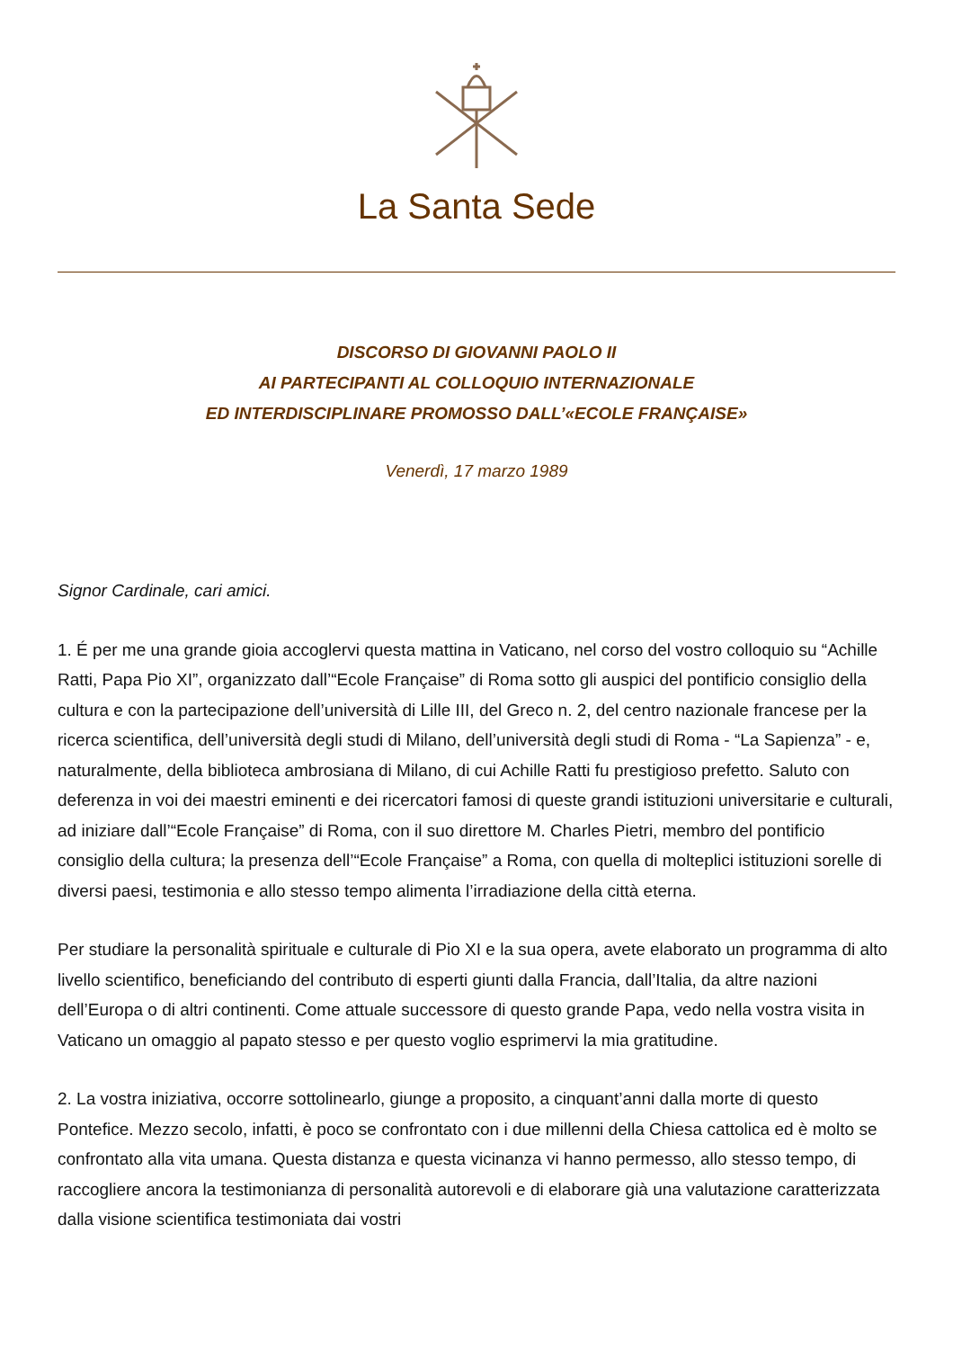La Santa Sede
DISCORSO DI GIOVANNI PAOLO II
AI PARTECIPANTI AL COLLOQUIO INTERNAZIONALE
ED INTERDISCIPLINARE PROMOSSO DALL’«ECOLE FRANÇAISE»
Venerdì, 17 marzo 1989
Signor Cardinale, cari amici.
1. É per me una grande gioia accoglervi questa mattina in Vaticano, nel corso del vostro colloquio su “Achille Ratti, Papa Pio XI”, organizzato dall’“Ecole Française” di Roma sotto gli auspici del pontificio consiglio della cultura e con la partecipazione dell’università di Lille III, del Greco n. 2, del centro nazionale francese per la ricerca scientifica, dell’università degli studi di Milano, dell’università degli studi di Roma - “La Sapienza” - e, naturalmente, della biblioteca ambrosiana di Milano, di cui Achille Ratti fu prestigioso prefetto. Saluto con deferenza in voi dei maestri eminenti e dei ricercatori famosi di queste grandi istituzioni universitarie e culturali, ad iniziare dall’“Ecole Française” di Roma, con il suo direttore M. Charles Pietri, membro del pontificio consiglio della cultura; la presenza dell’“Ecole Française” a Roma, con quella di molteplici istituzioni sorelle di diversi paesi, testimonia e allo stesso tempo alimenta l’irradiazione della città eterna.
Per studiare la personalità spirituale e culturale di Pio XI e la sua opera, avete elaborato un programma di alto livello scientifico, beneficiando del contributo di esperti giunti dalla Francia, dall’Italia, da altre nazioni dell’Europa o di altri continenti. Come attuale successore di questo grande Papa, vedo nella vostra visita in Vaticano un omaggio al papato stesso e per questo voglio esprimervi la mia gratitudine.
2. La vostra iniziativa, occorre sottolinearlo, giunge a proposito, a cinquant’anni dalla morte di questo Pontefice. Mezzo secolo, infatti, è poco se confrontato con i due millenni della Chiesa cattolica ed è molto se confrontato alla vita umana. Questa distanza e questa vicinanza vi hanno permesso, allo stesso tempo, di raccogliere ancora la testimonianza di personalità autorevoli e di elaborare già una valutazione caratterizzata dalla visione scientifica testimoniata dai vostri